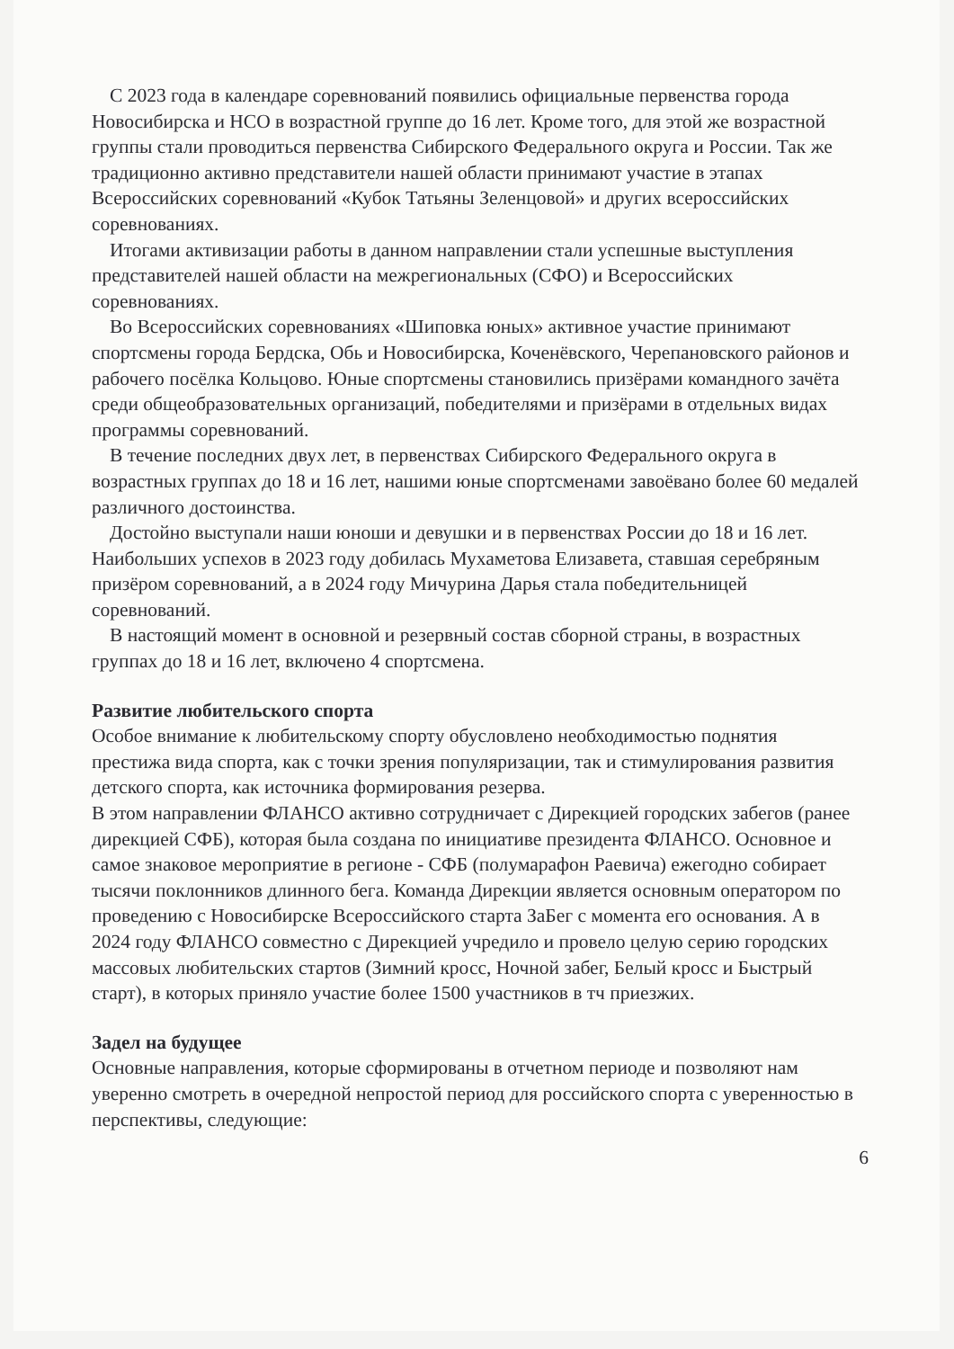С 2023 года в календаре соревнований появились официальные первенства города Новосибирска и НСО в возрастной группе до 16 лет. Кроме того, для этой же возрастной группы стали проводиться первенства Сибирского Федерального округа и России. Так же традиционно активно представители нашей области принимают участие в этапах Всероссийских соревнований «Кубок Татьяны Зеленцовой» и других всероссийских соревнованиях.
Итогами активизации работы в данном направлении стали успешные выступления представителей нашей области на межрегиональных (СФО) и Всероссийских соревнованиях.
Во Всероссийских соревнованиях «Шиповка юных» активное участие принимают спортсмены города Бердска, Обь и Новосибирска, Коченёвского, Черепановского районов и рабочего посёлка Кольцово. Юные спортсмены становились призёрами командного зачёта среди общеобразовательных организаций, победителями и призёрами в отдельных видах программы соревнований.
В течение последних двух лет, в первенствах Сибирского Федерального округа в возрастных группах до 18 и 16 лет, нашими юные спортсменами завоёвано более 60 медалей различного достоинства.
Достойно выступали наши юноши и девушки и в первенствах России до 18 и 16 лет. Наибольших успехов в 2023 году добилась Мухаметова Елизавета, ставшая серебряным призёром соревнований, а в 2024 году Мичурина Дарья стала победительницей соревнований.
В настоящий момент в основной и резервный состав сборной страны, в возрастных группах до 18 и 16 лет, включено 4 спортсмена.
Развитие любительского спорта
Особое внимание к любительскому спорту обусловлено необходимостью поднятия престижа вида спорта, как с точки зрения популяризации, так и стимулирования развития детского спорта, как источника формирования резерва.
В этом направлении ФЛАНСО активно сотрудничает с Дирекцией городских забегов (ранее дирекцией СФБ), которая была создана по инициативе президента ФЛАНСО. Основное и самое знаковое мероприятие в регионе - СФБ (полумарафон Раевича) ежегодно собирает тысячи поклонников длинного бега. Команда Дирекции является основным оператором по проведению с Новосибирске Всероссийского старта ЗаБег с момента его основания. А в 2024 году ФЛАНСО совместно с Дирекцией учредило и провело целую серию городских массовых любительских стартов (Зимний кросс, Ночной забег, Белый кросс и Быстрый старт), в которых приняло участие более 1500 участников в тч приезжих.
Задел на будущее
Основные направления, которые сформированы в отчетном периоде и позволяют нам уверенно смотреть в очередной непростой период для российского спорта с уверенностью в перспективы, следующие:
6